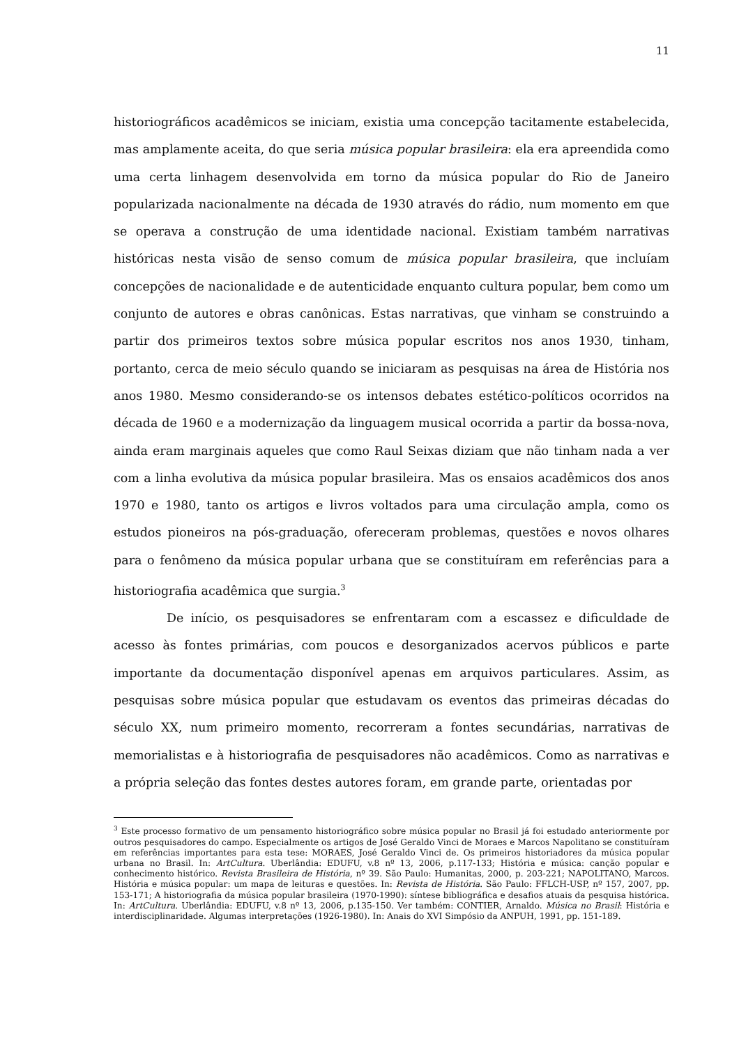11
historiográficos acadêmicos se iniciam, existia uma concepção tacitamente estabelecida, mas amplamente aceita, do que seria música popular brasileira: ela era apreendida como uma certa linhagem desenvolvida em torno da música popular do Rio de Janeiro popularizada nacionalmente na década de 1930 através do rádio, num momento em que se operava a construção de uma identidade nacional. Existiam também narrativas históricas nesta visão de senso comum de música popular brasileira, que incluíam concepções de nacionalidade e de autenticidade enquanto cultura popular, bem como um conjunto de autores e obras canônicas. Estas narrativas, que vinham se construindo a partir dos primeiros textos sobre música popular escritos nos anos 1930, tinham, portanto, cerca de meio século quando se iniciaram as pesquisas na área de História nos anos 1980. Mesmo considerando-se os intensos debates estético-políticos ocorridos na década de 1960 e a modernização da linguagem musical ocorrida a partir da bossa-nova, ainda eram marginais aqueles que como Raul Seixas diziam que não tinham nada a ver com a linha evolutiva da música popular brasileira. Mas os ensaios acadêmicos dos anos 1970 e 1980, tanto os artigos e livros voltados para uma circulação ampla, como os estudos pioneiros na pós-graduação, ofereceram problemas, questões e novos olhares para o fenômeno da música popular urbana que se constituíram em referências para a historiografia acadêmica que surgia.<sup>3</sup>
De início, os pesquisadores se enfrentaram com a escassez e dificuldade de acesso às fontes primárias, com poucos e desorganizados acervos públicos e parte importante da documentação disponível apenas em arquivos particulares. Assim, as pesquisas sobre música popular que estudavam os eventos das primeiras décadas do século XX, num primeiro momento, recorreram a fontes secundárias, narrativas de memorialistas e à historiografia de pesquisadores não acadêmicos. Como as narrativas e a própria seleção das fontes destes autores foram, em grande parte, orientadas por
<sup>3</sup> Este processo formativo de um pensamento historiográfico sobre música popular no Brasil já foi estudado anteriormente por outros pesquisadores do campo. Especialmente os artigos de José Geraldo Vinci de Moraes e Marcos Napolitano se constituíram em referências importantes para esta tese: MORAES, José Geraldo Vinci de. Os primeiros historiadores da música popular urbana no Brasil. In: ArtCultura. Uberlândia: EDUFU, v.8 nº 13, 2006, p.117-133; História e música: canção popular e conhecimento histórico. Revista Brasileira de História, nº 39. São Paulo: Humanitas, 2000, p. 203-221; NAPOLITANO, Marcos. História e música popular: um mapa de leituras e questões. In: Revista de História. São Paulo: FFLCH-USP, nº 157, 2007, pp. 153-171; A historiografia da música popular brasileira (1970-1990): síntese bibliográfica e desafios atuais da pesquisa histórica. In: ArtCultura. Uberlândia: EDUFU, v.8 nº 13, 2006, p.135-150. Ver também: CONTIER, Arnaldo. Música no Brasil: História e interdisciplinaridade. Algumas interpretações (1926-1980). In: Anais do XVI Simpósio da ANPUH, 1991, pp. 151-189.